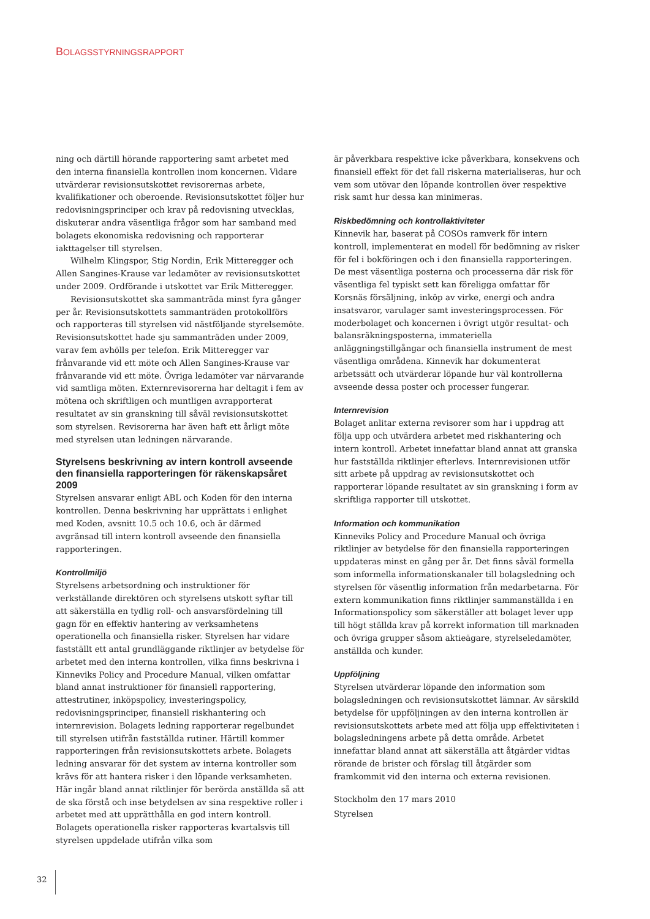BOLAGSSTYRNINGSRAPPORT
ning och därtill hörande rapportering samt arbetet med den interna finansiella kontrollen inom koncernen. Vidare utvärderar revisionsutskottet revisorernas arbete, kvalifikationer och oberoende. Revisionsutskottet följer hur redovisningsprinciper och krav på redovisning utvecklas, diskuterar andra väsentliga frågor som har samband med bolagets ekonomiska redovisning och rapporterar iakttagelser till styrelsen.
Wilhelm Klingspor, Stig Nordin, Erik Mitteregger och Allen Sangines-Krause var ledamöter av revisionsutskottet under 2009. Ordförande i utskottet var Erik Mitteregger.
Revisionsutskottet ska sammanträda minst fyra gånger per år. Revisionsutskottets sammanträden protokollförs och rapporteras till styrelsen vid nästföljande styrelsemöte. Revisionsutskottet hade sju sammanträden under 2009, varav fem avhölls per telefon. Erik Mitteregger var frånvarande vid ett möte och Allen Sangines-Krause var frånvarande vid ett möte. Övriga ledamöter var närvarande vid samtliga möten. Externrevisorerna har deltagit i fem av mötena och skriftligen och muntligen avrapporterat resultatet av sin granskning till såväl revisionsutskottet som styrelsen. Revisorerna har även haft ett årligt möte med styrelsen utan ledningen närvarande.
Styrelsens beskrivning av intern kontroll avseende den finansiella rapporteringen för räkenskapsåret 2009
Styrelsen ansvarar enligt ABL och Koden för den interna kontrollen. Denna beskrivning har upprättats i enlighet med Koden, avsnitt 10.5 och 10.6, och är därmed avgränsad till intern kontroll avseende den finansiella rapporteringen.
Kontrollmiljö
Styrelsens arbetsordning och instruktioner för verkställande direktören och styrelsens utskott syftar till att säkerställa en tydlig roll- och ansvarsfördelning till gagn för en effektiv hantering av verksamhetens operationella och finansiella risker. Styrelsen har vidare fastställt ett antal grundläggande riktlinjer av betydelse för arbetet med den interna kontrollen, vilka finns beskrivna i Kinneviks Policy and Procedure Manual, vilken omfattar bland annat instruktioner för finansiell rapportering, attestrutiner, inköpspolicy, investeringspolicy, redovisningsprinciper, finansiell riskhantering och internrevision. Bolagets ledning rapporterar regelbundet till styrelsen utifrån fastställda rutiner. Härtill kommer rapporteringen från revisionsutskottets arbete. Bolagets ledning ansvarar för det system av interna kontroller som krävs för att hantera risker i den löpande verksamheten. Här ingår bland annat riktlinjer för berörda anställda så att de ska förstå och inse betydelsen av sina respektive roller i arbetet med att upprätthålla en god intern kontroll. Bolagets operationella risker rapporteras kvartalsvis till styrelsen uppdelade utifrån vilka som
är påverkbara respektive icke påverkbara, konsekvens och finansiell effekt för det fall riskerna materialiseras, hur och vem som utövar den löpande kontrollen över respektive risk samt hur dessa kan minimeras.
Riskbedömning och kontrollaktiviteter
Kinnevik har, baserat på COSOs ramverk för intern kontroll, implementerat en modell för bedömning av risker för fel i bokföringen och i den finansiella rapporteringen. De mest väsentliga posterna och processerna där risk för väsentliga fel typiskt sett kan föreligga omfattar för Korsnäs försäljning, inköp av virke, energi och andra insatsvaror, varulager samt investeringsprocessen. För moderbolaget och koncernen i övrigt utgör resultat- och balansräkningsposterna, immateriella anläggningstillgångar och finansiella instrument de mest väsentliga områdena. Kinnevik har dokumenterat arbetssätt och utvärderar löpande hur väl kontrollerna avseende dessa poster och processer fungerar.
Internrevision
Bolaget anlitar externa revisorer som har i uppdrag att följa upp och utvärdera arbetet med riskhantering och intern kontroll. Arbetet innefattar bland annat att granska hur fastställda riktlinjer efterlevs. Internrevisionen utför sitt arbete på uppdrag av revisionsutskottet och rapporterar löpande resultatet av sin granskning i form av skriftliga rapporter till utskottet.
Information och kommunikation
Kinneviks Policy and Procedure Manual och övriga riktlinjer av betydelse för den finansiella rapporteringen uppdateras minst en gång per år. Det finns såväl formella som informella informationskanaler till bolagsledning och styrelsen för väsentlig information från medarbetarna. För extern kommunikation finns riktlinjer sammanställda i en Informationspolicy som säkerställer att bolaget lever upp till högt ställda krav på korrekt information till marknaden och övriga grupper såsom aktieägare, styrelseledamöter, anställda och kunder.
Uppföljning
Styrelsen utvärderar löpande den information som bolagsledningen och revisionsutskottet lämnar. Av särskild betydelse för uppföljningen av den interna kontrollen är revisionsutskottets arbete med att följa upp effektiviteten i bolagsledningens arbete på detta område. Arbetet innefattar bland annat att säkerställa att åtgärder vidtas rörande de brister och förslag till åtgärder som framkommit vid den interna och externa revisionen.
Stockholm den 17 mars 2010
Styrelsen
32